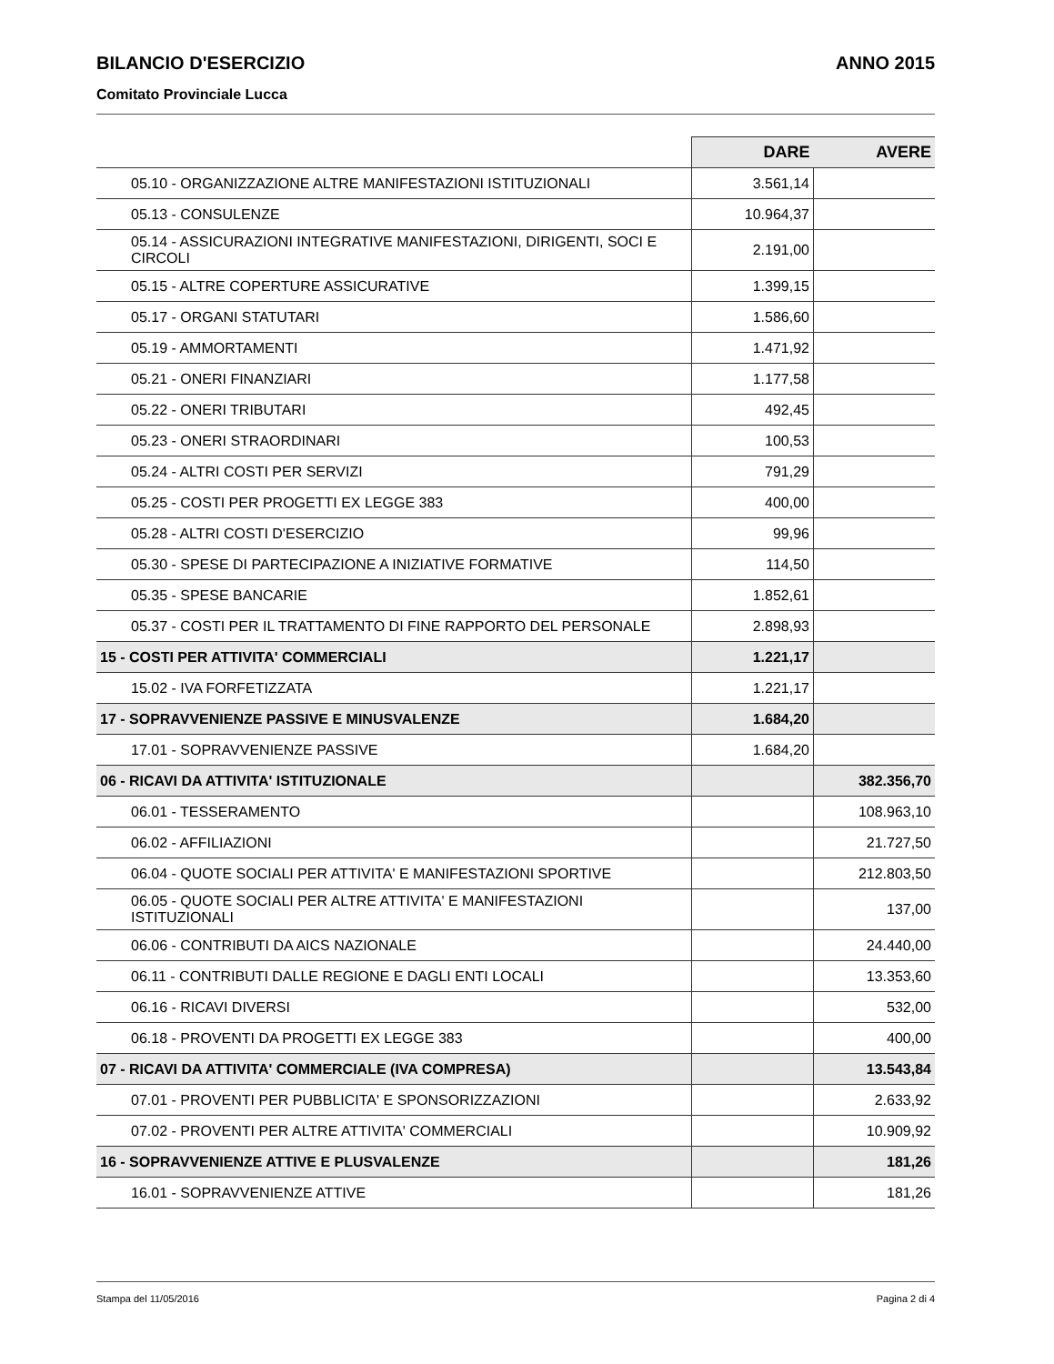BILANCIO D'ESERCIZIO ANNO 2015
Comitato Provinciale Lucca
| | DARE | AVERE |
| --- | --- | --- |
| 05.10 - ORGANIZZAZIONE ALTRE MANIFESTAZIONI ISTITUZIONALI | 3.561,14 | |
| 05.13 - CONSULENZE | 10.964,37 | |
| 05.14 - ASSICURAZIONI INTEGRATIVE MANIFESTAZIONI, DIRIGENTI, SOCI E CIRCOLI | 2.191,00 | |
| 05.15 - ALTRE COPERTURE ASSICURATIVE | 1.399,15 | |
| 05.17 - ORGANI STATUTARI | 1.586,60 | |
| 05.19 - AMMORTAMENTI | 1.471,92 | |
| 05.21 - ONERI FINANZIARI | 1.177,58 | |
| 05.22 - ONERI TRIBUTARI | 492,45 | |
| 05.23 - ONERI STRAORDINARI | 100,53 | |
| 05.24 - ALTRI COSTI PER SERVIZI | 791,29 | |
| 05.25 - COSTI PER PROGETTI EX LEGGE 383 | 400,00 | |
| 05.28 - ALTRI COSTI D'ESERCIZIO | 99,96 | |
| 05.30 - SPESE DI PARTECIPAZIONE A INIZIATIVE FORMATIVE | 114,50 | |
| 05.35 - SPESE BANCARIE | 1.852,61 | |
| 05.37 - COSTI PER IL TRATTAMENTO DI FINE RAPPORTO DEL PERSONALE | 2.898,93 | |
| 15 - COSTI PER ATTIVITA' COMMERCIALI | 1.221,17 | |
| 15.02 - IVA FORFETIZZATA | 1.221,17 | |
| 17 - SOPRAVVENIENZE PASSIVE E MINUSVALENZE | 1.684,20 | |
| 17.01 - SOPRAVVENIENZE PASSIVE | 1.684,20 | |
| 06 - RICAVI DA ATTIVITA' ISTITUZIONALE | | 382.356,70 |
| 06.01 - TESSERAMENTO | | 108.963,10 |
| 06.02 - AFFILIAZIONI | | 21.727,50 |
| 06.04 - QUOTE SOCIALI PER ATTIVITA' E MANIFESTAZIONI SPORTIVE | | 212.803,50 |
| 06.05 - QUOTE SOCIALI PER ALTRE ATTIVITA' E MANIFESTAZIONI ISTITUZIONALI | | 137,00 |
| 06.06 - CONTRIBUTI DA AICS NAZIONALE | | 24.440,00 |
| 06.11 - CONTRIBUTI DALLE REGIONE E DAGLI ENTI LOCALI | | 13.353,60 |
| 06.16 - RICAVI DIVERSI | | 532,00 |
| 06.18 - PROVENTI DA PROGETTI EX LEGGE 383 | | 400,00 |
| 07 - RICAVI DA ATTIVITA' COMMERCIALE (IVA COMPRESA) | | 13.543,84 |
| 07.01 - PROVENTI PER PUBBLICITA' E SPONSORIZZAZIONI | | 2.633,92 |
| 07.02 - PROVENTI PER ALTRE ATTIVITA' COMMERCIALI | | 10.909,92 |
| 16 - SOPRAVVENIENZE ATTIVE E PLUSVALENZE | | 181,26 |
| 16.01 - SOPRAVVENIENZE ATTIVE | | 181,26 |
Stampa del 11/05/2016 Pagina 2 di 4